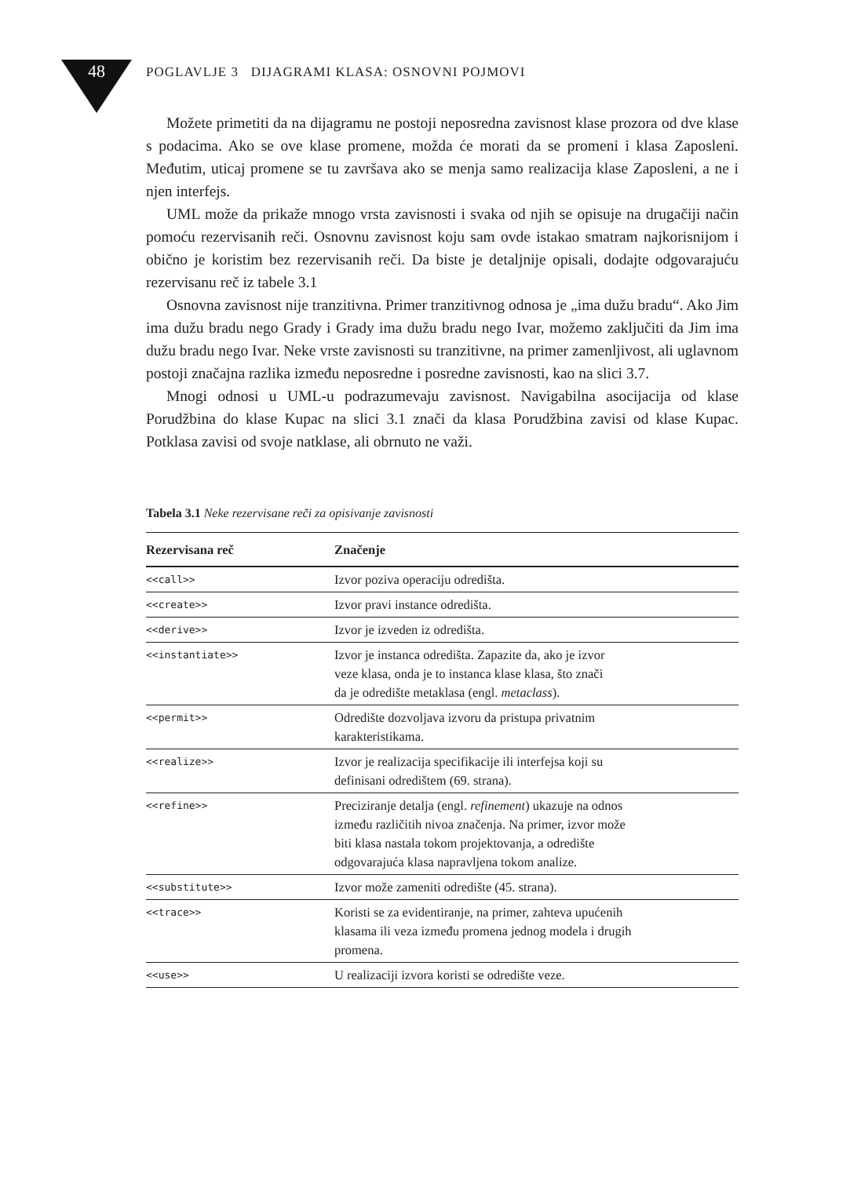48
POGLAVLJE 3 DIJAGRAMI KLASA: OSNOVNI POJMOVI
Možete primetiti da na dijagramu ne postoji neposredna zavisnost klase prozora od dve klase s podacima. Ako se ove klase promene, možda će morati da se promeni i klasa Zaposleni. Međutim, uticaj promene se tu završava ako se menja samo realizacija klase Zaposleni, a ne i njen interfejs.
UML može da prikaže mnogo vrsta zavisnosti i svaka od njih se opisuje na drugačiji način pomoću rezervisanih reči. Osnovnu zavisnost koju sam ovde istakao smatram najkorisnijom i obično je koristim bez rezervisanih reči. Da biste je detaljnije opisali, dodajte odgovarajuću rezervisanu reč iz tabele 3.1
Osnovna zavisnost nije tranzitivna. Primer tranzitivnog odnosa je „ima dužu bradu“. Ako Jim ima dužu bradu nego Grady i Grady ima dužu bradu nego Ivar, možemo zaključiti da Jim ima dužu bradu nego Ivar. Neke vrste zavisnosti su tranzitivne, na primer zamenljivost, ali uglavnom postoji značajna razlika između neposredne i posredne zavisnosti, kao na slici 3.7.
Mnogi odnosi u UML-u podrazumevaju zavisnost. Navigabilna asocijacija od klase Porudžbina do klase Kupac na slici 3.1 znači da klasa Porudžbina zavisi od klase Kupac. Potklasa zavisi od svoje natklase, ali obrnuto ne važi.
Tabela 3.1 Neke rezervisane reči za opisivanje zavisnosti
| Rezervisana reč | Značenje |
| --- | --- |
| <<call>> | Izvor poziva operaciju odredišta. |
| <<create>> | Izvor pravi instance odredišta. |
| <<derive>> | Izvor je izveden iz odredišta. |
| <<instantiate>> | Izvor je instanca odredišta. Zapazite da, ako je izvor veze klasa, onda je to instanca klase klasa, što znači da je odredište metaklasa (engl. metaclass ). |
| <<permit>> | Odredište dozvoljava izvoru da pristupa privatnim karakteristikama. |
| <<realize>> | Izvor je realizacija specifikacije ili interfejsa koji su definisani odredištem (69. strana). |
| <<refine>> | Preciziranje detalja (engl. refinement ) ukazuje na odnos između različitih nivoa značenja. Na primer, izvor može biti klasa nastala tokom projektovanja, a odredište odgovarajuća klasa napravljena tokom analize. |
| <<substitute>> | Izvor može zameniti odredište (45. strana). |
| <<trace>> | Koristi se za evidentiranje, na primer, zahteva upućenih klasama ili veza između promena jednog modela i drugih promena. |
| <<use>> | U realizaciji izvora koristi se odredište veze. |